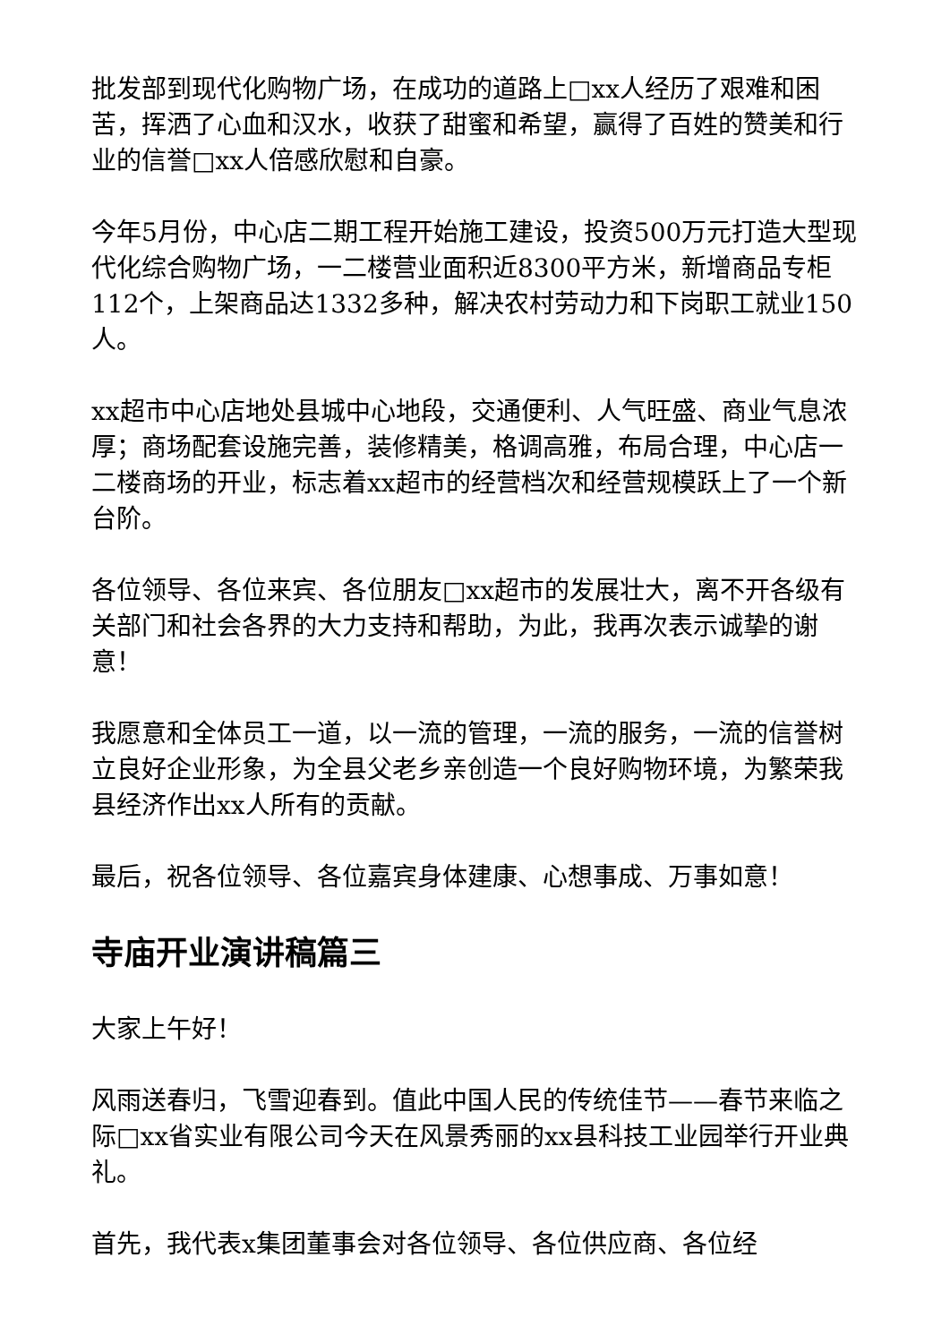批发部到现代化购物广场，在成功的道路上□xx人经历了艰难和困苦，挥洒了心血和汉水，收获了甜蜜和希望，赢得了百姓的赞美和行业的信誉□xx人倍感欣慰和自豪。
今年5月份，中心店二期工程开始施工建设，投资500万元打造大型现代化综合购物广场，一二楼营业面积近8300平方米，新增商品专柜112个，上架商品达1332多种，解决农村劳动力和下岗职工就业150人。
xx超市中心店地处县城中心地段，交通便利、人气旺盛、商业气息浓厚；商场配套设施完善，装修精美，格调高雅，布局合理，中心店一二楼商场的开业，标志着xx超市的经营档次和经营规模跃上了一个新台阶。
各位领导、各位来宾、各位朋友□xx超市的发展壮大，离不开各级有关部门和社会各界的大力支持和帮助，为此，我再次表示诚挚的谢意！
我愿意和全体员工一道，以一流的管理，一流的服务，一流的信誉树立良好企业形象，为全县父老乡亲创造一个良好购物环境，为繁荣我县经济作出xx人所有的贡献。
最后，祝各位领导、各位嘉宾身体建康、心想事成、万事如意！
寺庙开业演讲稿篇三
大家上午好！
风雨送春归，飞雪迎春到。值此中国人民的传统佳节——春节来临之际□xx省实业有限公司今天在风景秀丽的xx县科技工业园举行开业典礼。
首先，我代表x集团董事会对各位领导、各位供应商、各位经